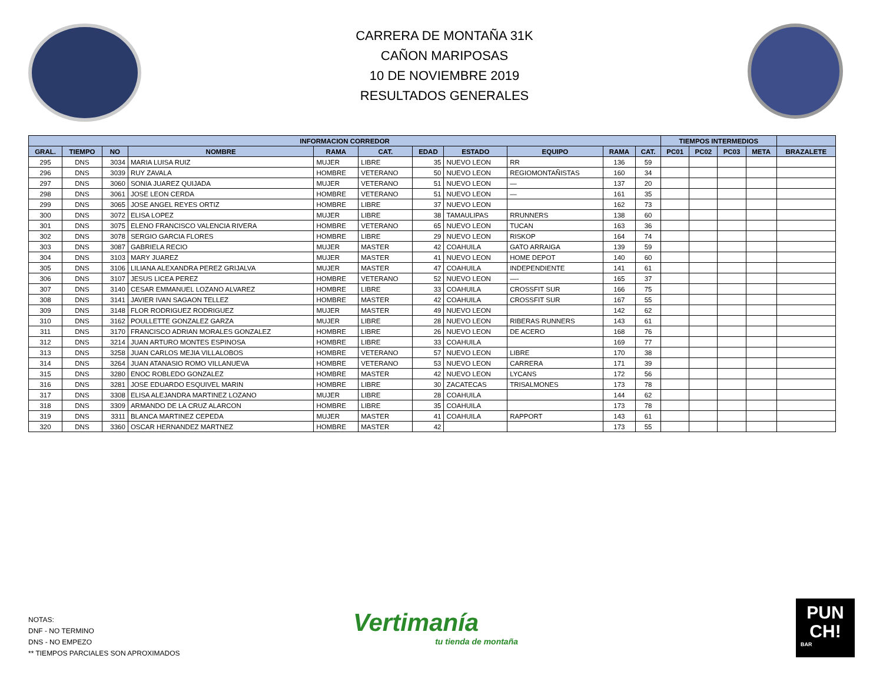CARRERA DE MONTAÑA 31K
CAÑON MARIPOSAS
10 DE NOVIEMBRE 2019
RESULTADOS GENERALES
| INFORMACION CORREDOR | | | | | | | | | | | TIEMPOS INTERMEDIOS | | | | |
| --- | --- | --- | --- | --- | --- | --- | --- | --- | --- | --- | --- | --- | --- | --- | --- |
| GRAL. | TIEMPO | NO | NOMBRE | RAMA | CAT. | EDAD | ESTADO | EQUIPO | RAMA | CAT. | PC01 | PC02 | PC03 | META | BRAZALETE |
| 295 | DNS | 3034 | MARIA LUISA RUIZ | MUJER | LIBRE | 35 | NUEVO LEON | RR | 136 | 59 | | | | | |
| 296 | DNS | 3039 | RUY ZAVALA | HOMBRE | VETERANO | 50 | NUEVO LEON | REGIOMONTAÑISTAS | 160 | 34 | | | | | |
| 297 | DNS | 3060 | SONIA JUAREZ QUIJADA | MUJER | VETERANO | 51 | NUEVO LEON | — | 137 | 20 | | | | | |
| 298 | DNS | 3061 | JOSE LEON CERDA | HOMBRE | VETERANO | 51 | NUEVO LEON | — | 161 | 35 | | | | | |
| 299 | DNS | 3065 | JOSE ANGEL REYES ORTIZ | HOMBRE | LIBRE | 37 | NUEVO LEON | | 162 | 73 | | | | | |
| 300 | DNS | 3072 | ELISA LOPEZ | MUJER | LIBRE | 38 | TAMAULIPAS | RRUNNERS | 138 | 60 | | | | | |
| 301 | DNS | 3075 | ELENO FRANCISCO VALENCIA RIVERA | HOMBRE | VETERANO | 65 | NUEVO LEON | TUCAN | 163 | 36 | | | | | |
| 302 | DNS | 3078 | SERGIO GARCIA FLORES | HOMBRE | LIBRE | 29 | NUEVO LEON | RISKOP | 164 | 74 | | | | | |
| 303 | DNS | 3087 | GABRIELA RECIO | MUJER | MASTER | 42 | COAHUILA | GATO ARRAIGA | 139 | 59 | | | | | |
| 304 | DNS | 3103 | MARY JUAREZ | MUJER | MASTER | 41 | NUEVO LEON | HOME DEPOT | 140 | 60 | | | | | |
| 305 | DNS | 3106 | LILIANA ALEXANDRA PEREZ GRIJALVA | MUJER | MASTER | 47 | COAHUILA | INDEPENDIENTE | 141 | 61 | | | | | |
| 306 | DNS | 3107 | JESUS LICEA PEREZ | HOMBRE | VETERANO | 52 | NUEVO LEON | —- | 165 | 37 | | | | | |
| 307 | DNS | 3140 | CESAR EMMANUEL LOZANO ALVAREZ | HOMBRE | LIBRE | 33 | COAHUILA | CROSSFIT SUR | 166 | 75 | | | | | |
| 308 | DNS | 3141 | JAVIER IVAN SAGAON TELLEZ | HOMBRE | MASTER | 42 | COAHUILA | CROSSFIT SUR | 167 | 55 | | | | | |
| 309 | DNS | 3148 | FLOR RODRIGUEZ RODRIGUEZ | MUJER | MASTER | 49 | NUEVO LEON | | 142 | 62 | | | | | |
| 310 | DNS | 3162 | POULLETTE GONZALEZ GARZA | MUJER | LIBRE | 28 | NUEVO LEON | RIBERAS RUNNERS | 143 | 61 | | | | | |
| 311 | DNS | 3170 | FRANCISCO ADRIAN MORALES GONZALEZ | HOMBRE | LIBRE | 26 | NUEVO LEON | DE ACERO | 168 | 76 | | | | | |
| 312 | DNS | 3214 | JUAN ARTURO MONTES ESPINOSA | HOMBRE | LIBRE | 33 | COAHUILA | | 169 | 77 | | | | | |
| 313 | DNS | 3258 | JUAN CARLOS MEJIA VILLALOBOS | HOMBRE | VETERANO | 57 | NUEVO LEON | LIBRE | 170 | 38 | | | | | |
| 314 | DNS | 3264 | JUAN ATANASIO ROMO VILLANUEVA | HOMBRE | VETERANO | 53 | NUEVO LEON | CARRERA | 171 | 39 | | | | | |
| 315 | DNS | 3280 | ENOC ROBLEDO GONZALEZ | HOMBRE | MASTER | 42 | NUEVO LEON | LYCANS | 172 | 56 | | | | | |
| 316 | DNS | 3281 | JOSE EDUARDO ESQUIVEL MARIN | HOMBRE | LIBRE | 30 | ZACATECAS | TRISALMONES | 173 | 78 | | | | | |
| 317 | DNS | 3308 | ELISA ALEJANDRA MARTINEZ LOZANO | MUJER | LIBRE | 28 | COAHUILA | | 144 | 62 | | | | | |
| 318 | DNS | 3309 | ARMANDO DE LA CRUZ ALARCON | HOMBRE | LIBRE | 35 | COAHUILA | | 173 | 78 | | | | | |
| 319 | DNS | 3311 | BLANCA MARTINEZ CEPEDA | MUJER | MASTER | 41 | COAHUILA | RAPPORT | 143 | 61 | | | | | |
| 320 | DNS | 3360 | OSCAR HERNANDEZ MARTNEZ | HOMBRE | MASTER | 42 | | | 173 | 55 | | | | | |
NOTAS:
DNF - NO TERMINO
DNS - NO EMPEZO
** TIEMPOS PARCIALES SON APROXIMADOS
Vertimanía
tu tienda de montaña
PUN
CH!
BAR